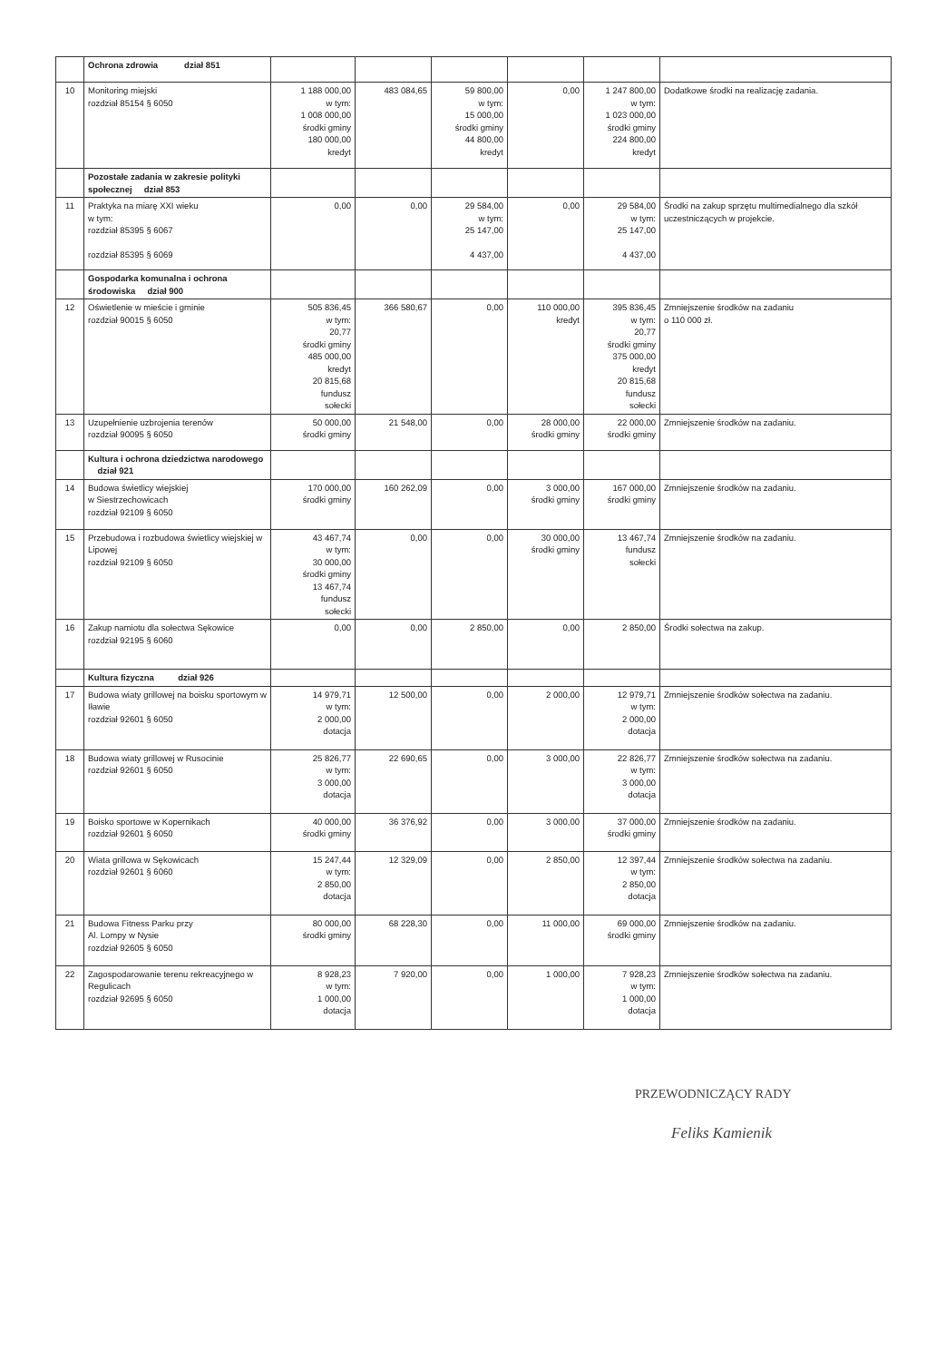| | Ochrona zdrowia dział 851 | | | | | | |
| 10 | Monitoring miejski rozdział 85154 § 6050 | 1 188 000,00 w tym: 1 008 000,00 środki gminy 180 000,00 kredyt | 483 084,65 | 59 800,00 w tym: 15 000,00 środki gminy 44 800,00 kredyt | 0,00 | 1 247 800,00 w tym: 1 023 000,00 środki gminy 224 800,00 kredyt | Dodatkowe środki na realizację zadania. |
| | Pozostałe zadania w zakresie polityki społecznej dział 853 | | | | | | |
| 11 | Praktyka na miarę XXI wieku w tym: rozdział 85395 § 6067 rozdział 85395 § 6069 | 0,00 | 0,00 | 29 584,00 w tym: 25 147,00 4 437,00 | 0,00 | 29 584,00 w tym: 25 147,00 4 437,00 | Środki na zakup sprzętu multimedialnego dla szkół uczestniczących w projekcie. |
| | Gospodarka komunalna i ochrona środowiska dział 900 | | | | | | |
| 12 | Oświetlenie w mieście i gminie rozdział 90015 § 6050 | 505 836,45 w tym: 20,77 środki gminy 485 000,00 kredyt 20 815,68 fundusz sołecki | 366 580,67 | 0,00 | 110 000,00 kredyt | 395 836,45 w tym: 20,77 środki gminy 375 000,00 kredyt 20 815,68 fundusz sołecki | Zmniejszenie środków na zadaniu o 110 000 zł. |
| 13 | Uzupełnienie uzbrojenia terenów rozdział 90095 § 6050 | 50 000,00 środki gminy | 21 548,00 | 0,00 | 28 000,00 środki gminy | 22 000,00 środki gminy | Zmniejszenie środków na zadaniu. |
| | Kultura i ochrona dziedzictwa narodowego dział 921 | | | | | | |
| 14 | Budowa świetlicy wiejskiej w Siestrzechowicach rozdział 92109 § 6050 | 170 000,00 środki gminy | 160 262,09 | 0,00 | 3 000,00 środki gminy | 167 000,00 środki gminy | Zmniejszenie środków na zadaniu. |
| 15 | Przebudowa i rozbudowa świetlicy wiejskiej w Lipowej rozdział 92109 § 6050 | 43 467,74 w tym: 30 000,00 środki gminy 13 467,74 fundusz sołecki | 0,00 | 0,00 | 30 000,00 środki gminy | 13 467,74 fundusz sołecki | Zmniejszenie środków na zadaniu. |
| 16 | Zakup namiotu dla sołectwa Sękowice rozdział 92195 § 6060 | 0,00 | 0,00 | 2 850,00 | 0,00 | 2 850,00 | Środki sołectwa na zakup. |
| | Kultura fizyczna dział 926 | | | | | | |
| 17 | Budowa wiaty grillowej na boisku sportowym w Iławie rozdział 92601 § 6050 | 14 979,71 w tym: 2 000,00 dotacja | 12 500,00 | 0,00 | 2 000,00 | 12 979,71 w tym: 2 000,00 dotacja | Zmniejszenie środków sołectwa na zadaniu. |
| 18 | Budowa wiaty grillowej w Rusocinie rozdział 92601 § 6050 | 25 826,77 w tym: 3 000,00 dotacja | 22 690,65 | 0,00 | 3 000,00 | 22 826,77 w tym: 3 000,00 dotacja | Zmniejszenie środków sołectwa na zadaniu. |
| 19 | Boisko sportowe w Kopernikach rozdział 92601 § 6050 | 40 000,00 środki gminy | 36 376,92 | 0,00 | 3 000,00 | 37 000,00 środki gminy | Zmniejszenie środków na zadaniu. |
| 20 | Wiata grillowa w Sękowicach rozdział 92601 § 6060 | 15 247,44 w tym: 2 850,00 dotacja | 12 329,09 | 0,00 | 2 850,00 | 12 397,44 w tym: 2 850,00 dotacja | Zmniejszenie środków sołectwa na zadaniu. |
| 21 | Budowa Fitness Parku przy Al. Lompy w Nysie rozdział 92605 § 6050 | 80 000,00 środki gminy | 68 228,30 | 0,00 | 11 000,00 | 69 000,00 środki gminy | Zmniejszenie środków na zadaniu. |
| 22 | Zagospodarowanie terenu rekreacyjnego w Regulicach rozdział 92695 § 6050 | 8 928,23 w tym: 1 000,00 dotacja | 7 920,00 | 0,00 | 1 000,00 | 7 928,23 w tym: 1 000,00 dotacja | Zmniejszenie środków sołectwa na zadaniu. |
PRZEWODNICZĄCY RADY
Feliks Kamienik